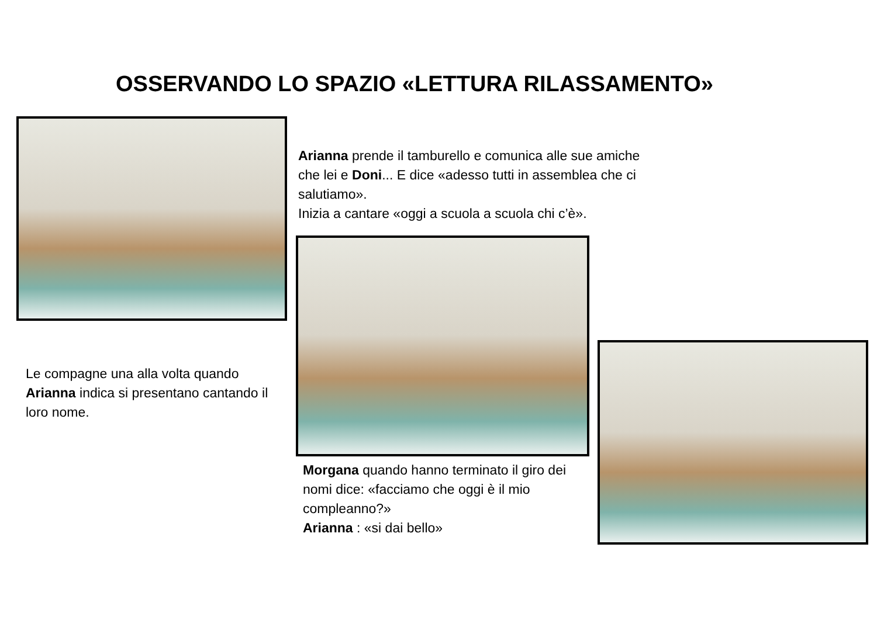OSSERVANDO LO SPAZIO «LETTURA RILASSAMENTO»
Arianna prende il tamburello e comunica alle sue amiche che lei e Doni... E dice «adesso tutti in assemblea che ci salutiamo».
Inizia a cantare «oggi a scuola a scuola chi c’è».
Le compagne una alla volta quando Arianna indica si presentano cantando il loro nome.
Morgana quando hanno terminato il giro dei nomi dice: «facciamo che oggi è il mio compleanno?»
Arianna : «si dai bello»